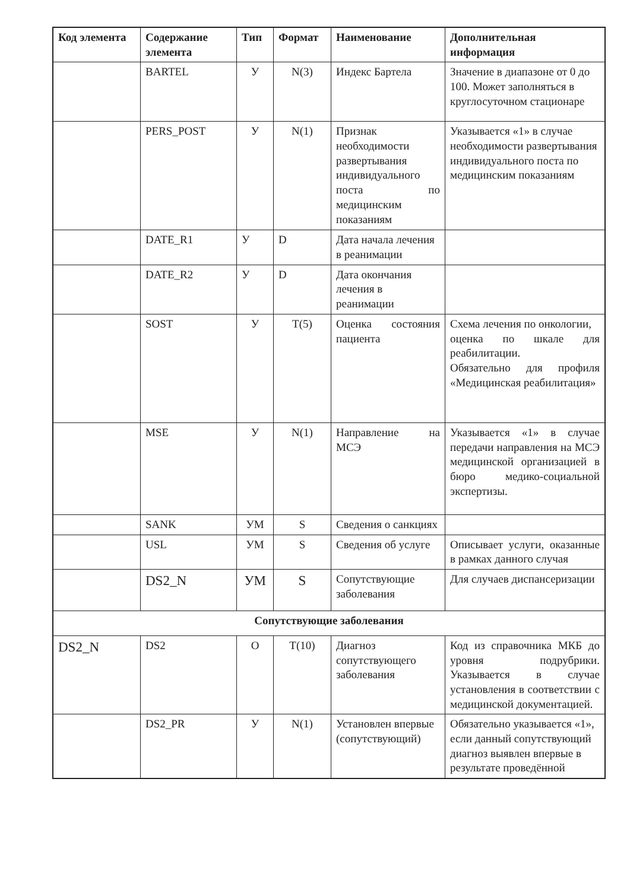| Код элемента | Содержание элемента | Тип | Формат | Наименование | Дополнительная информация |
| --- | --- | --- | --- | --- | --- |
| | BARTEL | У | N(3) | Индекс Бартела | Значение в диапазоне от 0 до 100. Может заполняться в круглосуточном стационаре |
| | PERS_POST | У | N(1) | Признак необходимости развертывания индивидуального поста по медицинским показаниям | Указывается «1» в случае необходимости развертывания индивидуального поста по медицинским показаниям |
| | DATE_R1 | У | D | Дата начала лечения в реанимации | |
| | DATE_R2 | У | D | Дата окончания лечения в реанимации | |
| | SOST | У | T(5) | Оценка состояния пациента | Схема лечения по онкологии, оценка по шкале для реабилитации. Обязательно для профиля «Медицинская реабилитация» |
| | MSE | У | N(1) | Направление на МСЭ | Указывается «1» в случае передачи направления на МСЭ медицинской организацией в бюро медико-социальной экспертизы. |
| | SANK | УМ | S | Сведения о санкциях | |
| | USL | УМ | S | Сведения об услуге | Описывает услуги, оказанные в рамках данного случая |
| | DS2_N | УМ | S | Сопутствующие заболевания | Для случаев диспансеризации |
| Сопутствующие заболевания | | | | | |
| DS2_N | DS2 | О | T(10) | Диагноз сопутствующего заболевания | Код из справочника МКБ до уровня подрубрики. Указывается в случае установления в соответствии с медицинской документацией. |
| | DS2_PR | У | N(1) | Установлен впервые (сопутствующий) | Обязательно указывается «1», если данный сопутствующий диагноз выявлен впервые в результате проведённой |